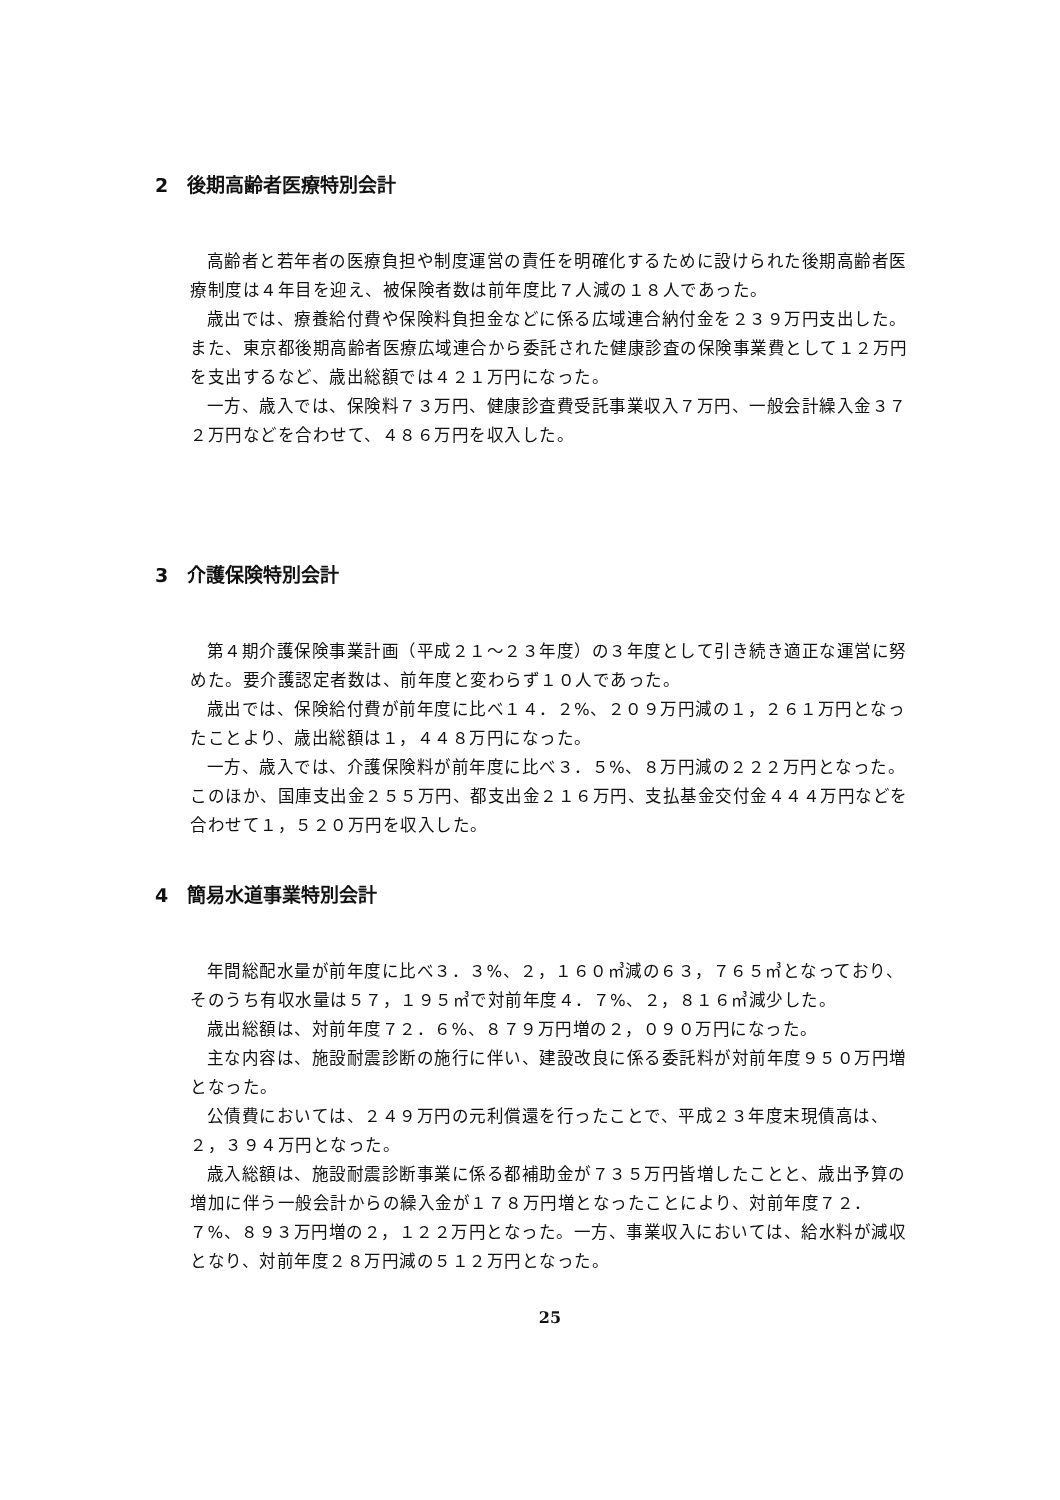2　後期高齢者医療特別会計
高齢者と若年者の医療負担や制度運営の責任を明確化するために設けられた後期高齢者医療制度は４年目を迎え、被保険者数は前年度比７人減の１８人であった。
歳出では、療養給付費や保険料負担金などに係る広域連合納付金を２３９万円支出した。また、東京都後期高齢者医療広域連合から委託された健康診査の保険事業費として１２万円を支出するなど、歳出総額では４２１万円になった。
一方、歳入では、保険料７３万円、健康診査費受託事業収入７万円、一般会計繰入金３７２万円などを合わせて、４８６万円を収入した。
3　介護保険特別会計
第４期介護保険事業計画（平成２１～２３年度）の３年度として引き続き適正な運営に努めた。要介護認定者数は、前年度と変わらず１０人であった。
歳出では、保険給付費が前年度に比べ１４．２%、２０９万円減の１，２６１万円となったことより、歳出総額は１，４４８万円になった。
一方、歳入では、介護保険料が前年度に比べ３．５%、８万円減の２２２万円となった。このほか、国庫支出金２５５万円、都支出金２１６万円、支払基金交付金４４４万円などを合わせて１，５２０万円を収入した。
4　簡易水道事業特別会計
年間総配水量が前年度に比べ３．３%、２，１６０㎥減の６３，７６５㎥となっており、そのうち有収水量は５７，１９５㎥で対前年度４．７%、２，８１６㎥減少した。
歳出総額は、対前年度７２．６%、８７９万円増の２，０９０万円になった。
主な内容は、施設耐震診断の施行に伴い、建設改良に係る委託料が対前年度９５０万円増となった。
公債費においては、２４９万円の元利償還を行ったことで、平成２３年度末現債高は、２，３９４万円となった。
歳入総額は、施設耐震診断事業に係る都補助金が７３５万円皆増したことと、歳出予算の増加に伴う一般会計からの繰入金が１７８万円増となったことにより、対前年度７２．７%、８９３万円増の２，１２２万円となった。一方、事業収入においては、給水料が減収となり、対前年度２８万円減の５１２万円となった。
25